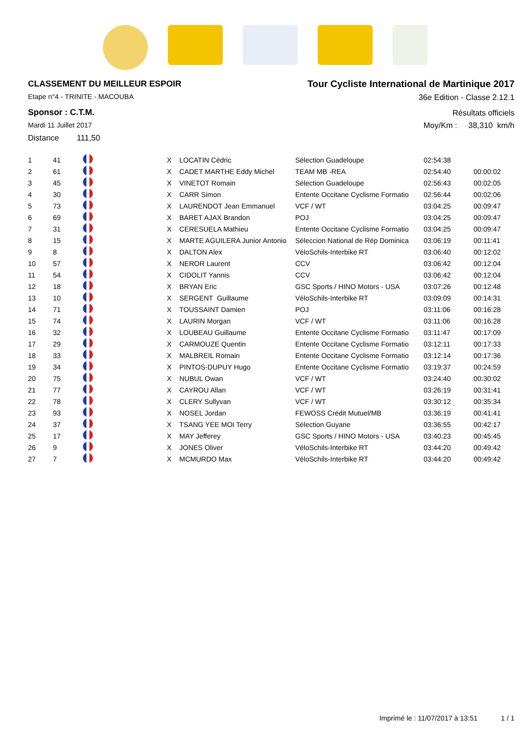CLASSEMENT DU MEILLEUR ESPOIR
Etape n°4 - TRINITE - MACOUBA
Sponsor : C.T.M.
Mardi 11 Juillet 2017
Distance 111,50
Tour Cycliste International de Martinique 2017
36e Edition - Classe 2.12.1
Résultats officiels
Moy/Km : 38,310 km/h
| 1 | 41 | | X | LOCATIN Cédric | Sélection Guadeloupe | 02:54:38 | |
| 2 | 61 | | X | CADET MARTHE Eddy Michel | TEAM MB -REA | 02:54:40 | 00:00:02 |
| 3 | 45 | | X | VINETOT Romain | Sélection Guadeloupe | 02:56:43 | 00:02:05 |
| 4 | 30 | | X | CARR Simon | Entente Occitane Cyclisme Formatio | 02:56:44 | 00:02:06 |
| 5 | 73 | | X | LAURENDOT Jean Emmanuel | VCF / WT | 03:04:25 | 00:09:47 |
| 6 | 69 | | X | BARET AJAX Brandon | POJ | 03:04:25 | 00:09:47 |
| 7 | 31 | | X | CERESUELA Mathieu | Entente Occitane Cyclisme Formatio | 03:04:25 | 00:09:47 |
| 8 | 15 | | X | MARTE AGUILERA Junior Antonio | Séleccion National de Rép Dominica | 03:06:19 | 00:11:41 |
| 9 | 8 | | X | DALTON Alex | VéloSchils-Interbike RT | 03:06:40 | 00:12:02 |
| 10 | 57 | | X | NEROR Laurent | CCV | 03:06:42 | 00:12:04 |
| 11 | 54 | | X | CIDOLIT Yannis | CCV | 03:06:42 | 00:12:04 |
| 12 | 18 | | X | BRYAN Eric | GSC Sports / HINO Motors - USA | 03:07:26 | 00:12:48 |
| 13 | 10 | | X | SERGENT Guillaume | VéloSchils-Interbike RT | 03:09:09 | 00:14:31 |
| 14 | 71 | | X | TOUSSAINT Damien | POJ | 03:11:06 | 00:16:28 |
| 15 | 74 | | X | LAURIN Morgan | VCF / WT | 03:11:06 | 00:16:28 |
| 16 | 32 | | X | LOUBEAU Guillaume | Entente Occitane Cyclisme Formatio | 03:11:47 | 00:17:09 |
| 17 | 29 | | X | CARMOUZE Quentin | Entente Occitane Cyclisme Formatio | 03:12:11 | 00:17:33 |
| 18 | 33 | | X | MALBREIL Romain | Entente Occitane Cyclisme Formatio | 03:12:14 | 00:17:36 |
| 19 | 34 | | X | PINTOS-DUPUY Hugo | Entente Occitane Cyclisme Formatio | 03:19:37 | 00:24:59 |
| 20 | 75 | | X | NUBUL Owan | VCF / WT | 03:24:40 | 00:30:02 |
| 21 | 77 | | X | CAYROU Allan | VCF / WT | 03:26:19 | 00:31:41 |
| 22 | 78 | | X | CLERY Sullyvan | VCF / WT | 03:30:12 | 00:35:34 |
| 23 | 93 | | X | NOSEL Jordan | FEWOSS Crédit Mutuel/MB | 03:36:19 | 00:41:41 |
| 24 | 37 | | X | TSANG YEE MOI Terry | Sélection Guyane | 03:36:55 | 00:42:17 |
| 25 | 17 | | X | MAY Jefferey | GSC Sports / HINO Motors - USA | 03:40:23 | 00:45:45 |
| 26 | 9 | | X | JONES Oliver | VéloSchils-Interbike RT | 03:44:20 | 00:49:42 |
| 27 | 7 | | X | MCMURDO Max | VéloSchils-Interbike RT | 03:44:20 | 00:49:42 |
Imprimé le : 11/07/2017 à 13:51 1 / 1